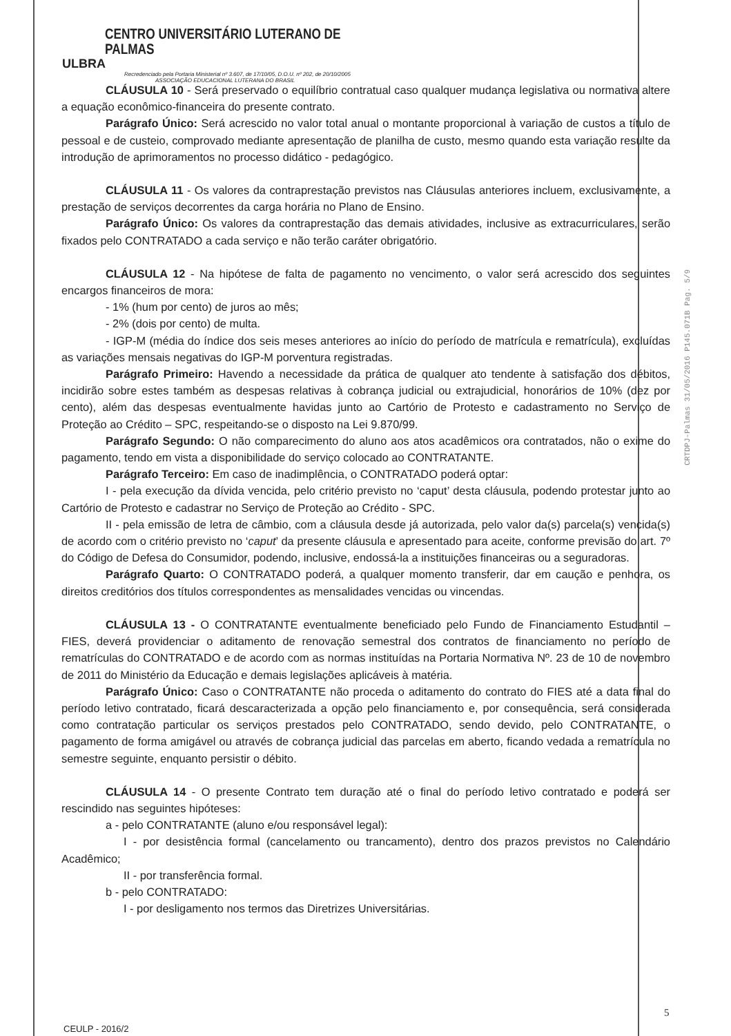CENTRO UNIVERSITÁRIO LUTERANO DE PALMAS
ULBRA
Recredenciado pela Portaria Ministerial nº 3.607, de 17/10/05, D.O.U. nº 202, de 20/10/2005
ASSOCIAÇÃO EDUCACIONAL LUTERANA DO BRASIL
CLÁUSULA 10 - Será preservado o equilíbrio contratual caso qualquer mudança legislativa ou normativa altere a equação econômico-financeira do presente contrato.
Parágrafo Único: Será acrescido no valor total anual o montante proporcional à variação de custos a título de pessoal e de custeio, comprovado mediante apresentação de planilha de custo, mesmo quando esta variação resulte da introdução de aprimoramentos no processo didático - pedagógico.
CLÁUSULA 11 - Os valores da contraprestação previstos nas Cláusulas anteriores incluem, exclusivamente, a prestação de serviços decorrentes da carga horária no Plano de Ensino.
Parágrafo Único: Os valores da contraprestação das demais atividades, inclusive as extracurriculares, serão fixados pelo CONTRATADO a cada serviço e não terão caráter obrigatório.
CLÁUSULA 12 - Na hipótese de falta de pagamento no vencimento, o valor será acrescido dos seguintes encargos financeiros de mora:
- 1% (hum por cento) de juros ao mês;
- 2% (dois por cento) de multa.
- IGP-M (média do índice dos seis meses anteriores ao início do período de matrícula e rematrícula), excluídas as variações mensais negativas do IGP-M porventura registradas.
Parágrafo Primeiro: Havendo a necessidade da prática de qualquer ato tendente à satisfação dos débitos, incidirão sobre estes também as despesas relativas à cobrança judicial ou extrajudicial, honorários de 10% (dez por cento), além das despesas eventualmente havidas junto ao Cartório de Protesto e cadastramento no Serviço de Proteção ao Crédito – SPC, respeitando-se o disposto na Lei 9.870/99.
Parágrafo Segundo: O não comparecimento do aluno aos atos acadêmicos ora contratados, não o exime do pagamento, tendo em vista a disponibilidade do serviço colocado ao CONTRATANTE.
Parágrafo Terceiro: Em caso de inadimplência, o CONTRATADO poderá optar:
I - pela execução da dívida vencida, pelo critério previsto no ‘caput’ desta cláusula, podendo protestar junto ao Cartório de Protesto e cadastrar no Serviço de Proteção ao Crédito - SPC.
II - pela emissão de letra de câmbio, com a cláusula desde já autorizada, pelo valor da(s) parcela(s) vencida(s) de acordo com o critério previsto no ‘caput’ da presente cláusula e apresentado para aceite, conforme previsão do art. 7º do Código de Defesa do Consumidor, podendo, inclusive, endossá-la a instituições financeiras ou a seguradoras.
Parágrafo Quarto: O CONTRATADO poderá, a qualquer momento transferir, dar em caução e penhora, os direitos creditórios dos títulos correspondentes as mensalidades vencidas ou vincendas.
CLÁUSULA 13 - O CONTRATANTE eventualmente beneficiado pelo Fundo de Financiamento Estudantil – FIES, deverá providenciar o aditamento de renovação semestral dos contratos de financiamento no período de rematrículas do CONTRATADO e de acordo com as normas instituídas na Portaria Normativa Nº. 23 de 10 de novembro de 2011 do Ministério da Educação e demais legislações aplicáveis à matéria.
Parágrafo Único: Caso o CONTRATANTE não proceda o aditamento do contrato do FIES até a data final do período letivo contratado, ficará descaracterizada a opção pelo financiamento e, por consequência, será considerada como contratação particular os serviços prestados pelo CONTRATADO, sendo devido, pelo CONTRATANTE, o pagamento de forma amigável ou através de cobrança judicial das parcelas em aberto, ficando vedada a rematrícula no semestre seguinte, enquanto persistir o débito.
CLÁUSULA 14 - O presente Contrato tem duração até o final do período letivo contratado e poderá ser rescindido nas seguintes hipóteses:
a - pelo CONTRATANTE (aluno e/ou responsável legal):
I - por desistência formal (cancelamento ou trancamento), dentro dos prazos previstos no Calendário Acadêmico;
II - por transferência formal.
b - pelo CONTRATADO:
I - por desligamento nos termos das Diretrizes Universitárias.
CRTDPJ-Palmas 31/05/2016 P145.071B Pag. 5/9
5
CEULP - 2016/2